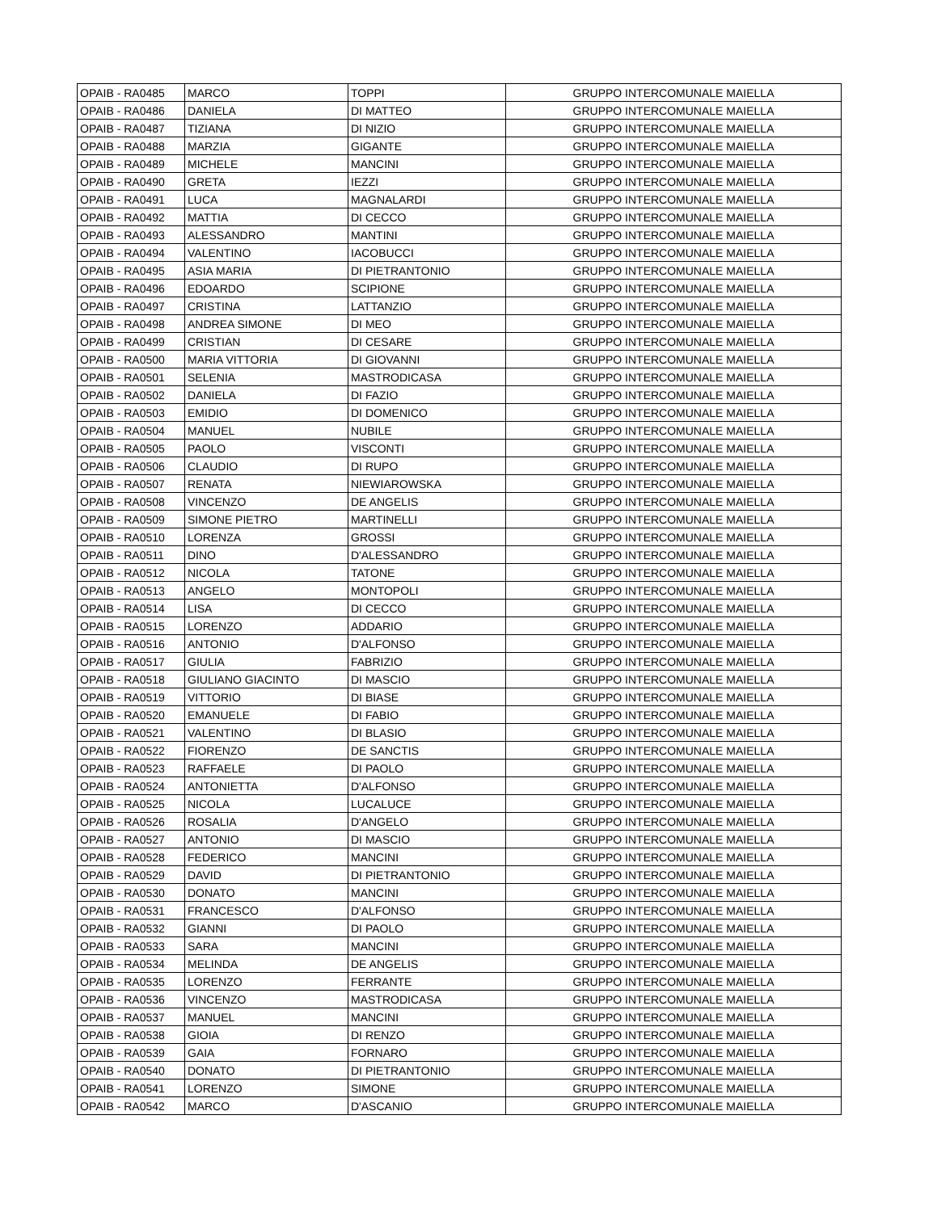| OPAIB - RA0485 | MARCO | TOPPI | GRUPPO INTERCOMUNALE MAIELLA |
| OPAIB - RA0486 | DANIELA | DI MATTEO | GRUPPO INTERCOMUNALE MAIELLA |
| OPAIB - RA0487 | TIZIANA | DI NIZIO | GRUPPO INTERCOMUNALE MAIELLA |
| OPAIB - RA0488 | MARZIA | GIGANTE | GRUPPO INTERCOMUNALE MAIELLA |
| OPAIB - RA0489 | MICHELE | MANCINI | GRUPPO INTERCOMUNALE MAIELLA |
| OPAIB - RA0490 | GRETA | IEZZI | GRUPPO INTERCOMUNALE MAIELLA |
| OPAIB - RA0491 | LUCA | MAGNALARDI | GRUPPO INTERCOMUNALE MAIELLA |
| OPAIB - RA0492 | MATTIA | DI CECCO | GRUPPO INTERCOMUNALE MAIELLA |
| OPAIB - RA0493 | ALESSANDRO | MANTINI | GRUPPO INTERCOMUNALE MAIELLA |
| OPAIB - RA0494 | VALENTINO | IACOBUCCI | GRUPPO INTERCOMUNALE MAIELLA |
| OPAIB - RA0495 | ASIA MARIA | DI PIETRANTONIO | GRUPPO INTERCOMUNALE MAIELLA |
| OPAIB - RA0496 | EDOARDO | SCIPIONE | GRUPPO INTERCOMUNALE MAIELLA |
| OPAIB - RA0497 | CRISTINA | LATTANZIO | GRUPPO INTERCOMUNALE MAIELLA |
| OPAIB - RA0498 | ANDREA SIMONE | DI MEO | GRUPPO INTERCOMUNALE MAIELLA |
| OPAIB - RA0499 | CRISTIAN | DI CESARE | GRUPPO INTERCOMUNALE MAIELLA |
| OPAIB - RA0500 | MARIA VITTORIA | DI GIOVANNI | GRUPPO INTERCOMUNALE MAIELLA |
| OPAIB - RA0501 | SELENIA | MASTRODICASA | GRUPPO INTERCOMUNALE MAIELLA |
| OPAIB - RA0502 | DANIELA | DI FAZIO | GRUPPO INTERCOMUNALE MAIELLA |
| OPAIB - RA0503 | EMIDIO | DI DOMENICO | GRUPPO INTERCOMUNALE MAIELLA |
| OPAIB - RA0504 | MANUEL | NUBILE | GRUPPO INTERCOMUNALE MAIELLA |
| OPAIB - RA0505 | PAOLO | VISCONTI | GRUPPO INTERCOMUNALE MAIELLA |
| OPAIB - RA0506 | CLAUDIO | DI RUPO | GRUPPO INTERCOMUNALE MAIELLA |
| OPAIB - RA0507 | RENATA | NIEWIAROWSKA | GRUPPO INTERCOMUNALE MAIELLA |
| OPAIB - RA0508 | VINCENZO | DE ANGELIS | GRUPPO INTERCOMUNALE MAIELLA |
| OPAIB - RA0509 | SIMONE PIETRO | MARTINELLI | GRUPPO INTERCOMUNALE MAIELLA |
| OPAIB - RA0510 | LORENZA | GROSSI | GRUPPO INTERCOMUNALE MAIELLA |
| OPAIB - RA0511 | DINO | D'ALESSANDRO | GRUPPO INTERCOMUNALE MAIELLA |
| OPAIB - RA0512 | NICOLA | TATONE | GRUPPO INTERCOMUNALE MAIELLA |
| OPAIB - RA0513 | ANGELO | MONTOPOLI | GRUPPO INTERCOMUNALE MAIELLA |
| OPAIB - RA0514 | LISA | DI CECCO | GRUPPO INTERCOMUNALE MAIELLA |
| OPAIB - RA0515 | LORENZO | ADDARIO | GRUPPO INTERCOMUNALE MAIELLA |
| OPAIB - RA0516 | ANTONIO | D'ALFONSO | GRUPPO INTERCOMUNALE MAIELLA |
| OPAIB - RA0517 | GIULIA | FABRIZIO | GRUPPO INTERCOMUNALE MAIELLA |
| OPAIB - RA0518 | GIULIANO GIACINTO | DI MASCIO | GRUPPO INTERCOMUNALE MAIELLA |
| OPAIB - RA0519 | VITTORIO | DI BIASE | GRUPPO INTERCOMUNALE MAIELLA |
| OPAIB - RA0520 | EMANUELE | DI FABIO | GRUPPO INTERCOMUNALE MAIELLA |
| OPAIB - RA0521 | VALENTINO | DI BLASIO | GRUPPO INTERCOMUNALE MAIELLA |
| OPAIB - RA0522 | FIORENZO | DE SANCTIS | GRUPPO INTERCOMUNALE MAIELLA |
| OPAIB - RA0523 | RAFFAELE | DI PAOLO | GRUPPO INTERCOMUNALE MAIELLA |
| OPAIB - RA0524 | ANTONIETTA | D'ALFONSO | GRUPPO INTERCOMUNALE MAIELLA |
| OPAIB - RA0525 | NICOLA | LUCALUCE | GRUPPO INTERCOMUNALE MAIELLA |
| OPAIB - RA0526 | ROSALIA | D'ANGELO | GRUPPO INTERCOMUNALE MAIELLA |
| OPAIB - RA0527 | ANTONIO | DI MASCIO | GRUPPO INTERCOMUNALE MAIELLA |
| OPAIB - RA0528 | FEDERICO | MANCINI | GRUPPO INTERCOMUNALE MAIELLA |
| OPAIB - RA0529 | DAVID | DI PIETRANTONIO | GRUPPO INTERCOMUNALE MAIELLA |
| OPAIB - RA0530 | DONATO | MANCINI | GRUPPO INTERCOMUNALE MAIELLA |
| OPAIB - RA0531 | FRANCESCO | D'ALFONSO | GRUPPO INTERCOMUNALE MAIELLA |
| OPAIB - RA0532 | GIANNI | DI PAOLO | GRUPPO INTERCOMUNALE MAIELLA |
| OPAIB - RA0533 | SARA | MANCINI | GRUPPO INTERCOMUNALE MAIELLA |
| OPAIB - RA0534 | MELINDA | DE ANGELIS | GRUPPO INTERCOMUNALE MAIELLA |
| OPAIB - RA0535 | LORENZO | FERRANTE | GRUPPO INTERCOMUNALE MAIELLA |
| OPAIB - RA0536 | VINCENZO | MASTRODICASA | GRUPPO INTERCOMUNALE MAIELLA |
| OPAIB - RA0537 | MANUEL | MANCINI | GRUPPO INTERCOMUNALE MAIELLA |
| OPAIB - RA0538 | GIOIA | DI RENZO | GRUPPO INTERCOMUNALE MAIELLA |
| OPAIB - RA0539 | GAIA | FORNARO | GRUPPO INTERCOMUNALE MAIELLA |
| OPAIB - RA0540 | DONATO | DI PIETRANTONIO | GRUPPO INTERCOMUNALE MAIELLA |
| OPAIB - RA0541 | LORENZO | SIMONE | GRUPPO INTERCOMUNALE MAIELLA |
| OPAIB - RA0542 | MARCO | D'ASCANIO | GRUPPO INTERCOMUNALE MAIELLA |